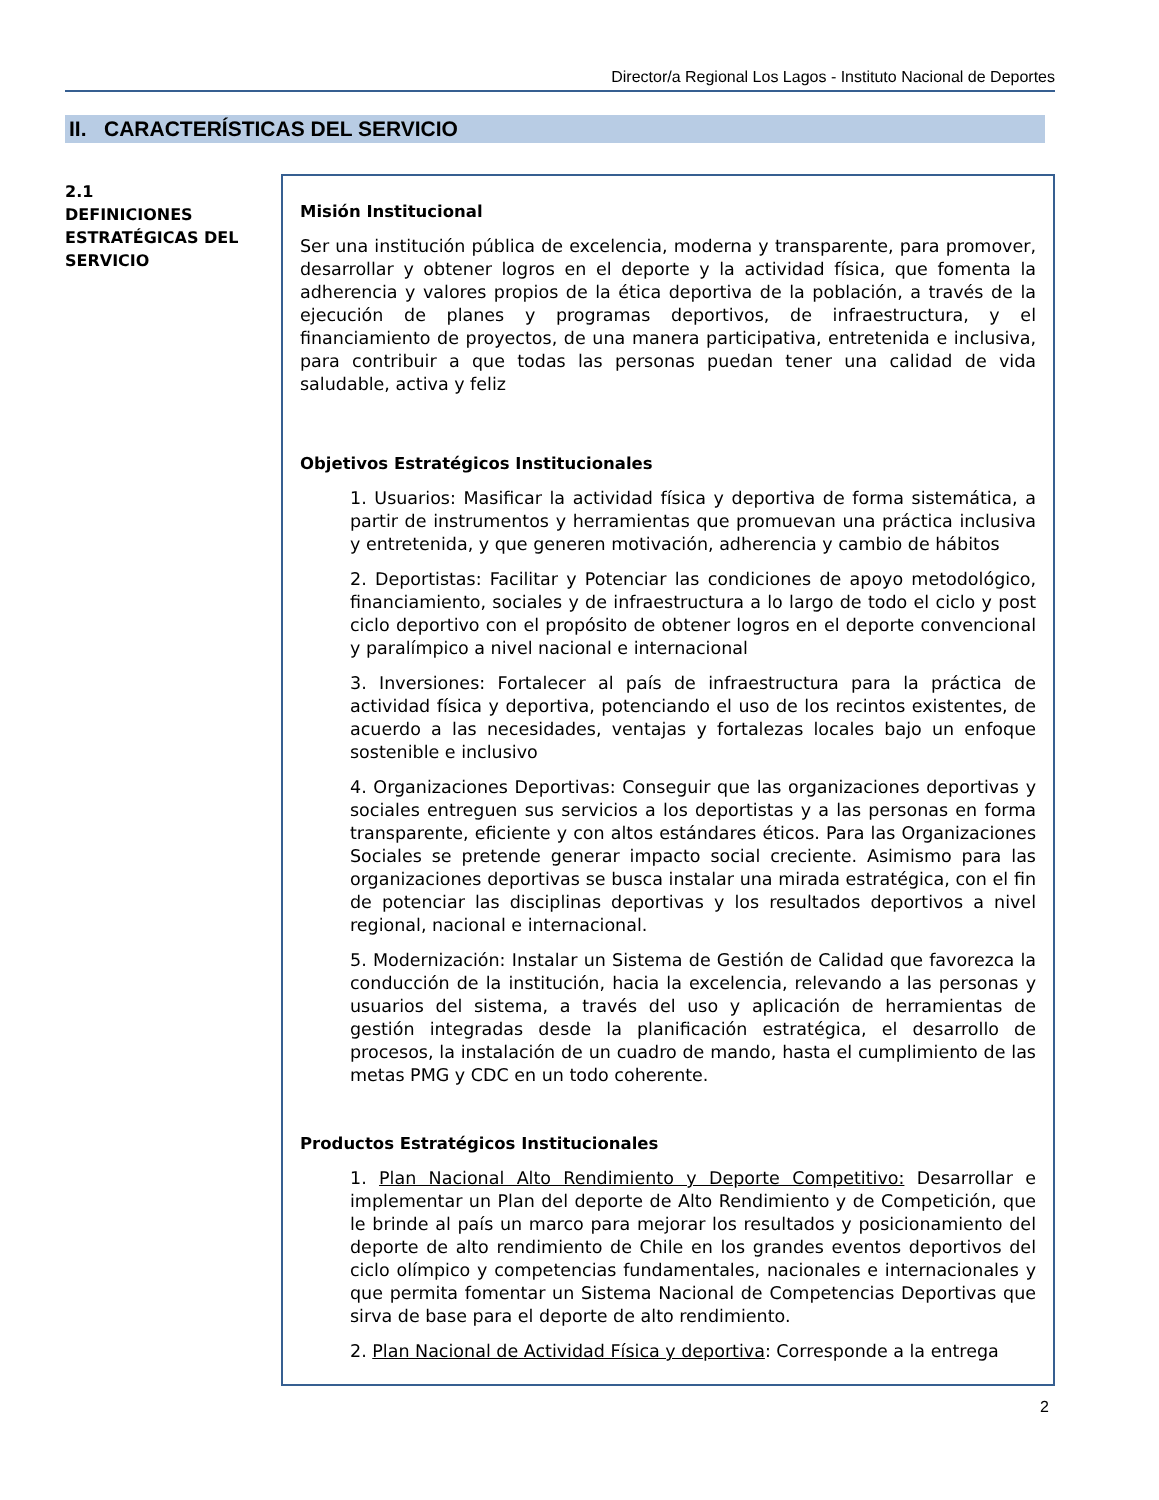Director/a Regional Los Lagos - Instituto Nacional de Deportes
II. CARACTERÍSTICAS DEL SERVICIO
2.1
DEFINICIONES ESTRATÉGICAS DEL SERVICIO
Misión Institucional
Ser una institución pública de excelencia, moderna y transparente, para promover, desarrollar y obtener logros en el deporte y la actividad física, que fomenta la adherencia y valores propios de la ética deportiva de la población, a través de la ejecución de planes y programas deportivos, de infraestructura, y el financiamiento de proyectos, de una manera participativa, entretenida e inclusiva, para contribuir a que todas las personas puedan tener una calidad de vida saludable, activa y feliz
Objetivos Estratégicos Institucionales
1. Usuarios: Masificar la actividad física y deportiva de forma sistemática, a partir de instrumentos y herramientas que promuevan una práctica inclusiva y entretenida, y que generen motivación, adherencia y cambio de hábitos
2. Deportistas: Facilitar y Potenciar las condiciones de apoyo metodológico, financiamiento, sociales y de infraestructura a lo largo de todo el ciclo y post ciclo deportivo con el propósito de obtener logros en el deporte convencional y paralímpico a nivel nacional e internacional
3. Inversiones: Fortalecer al país de infraestructura para la práctica de actividad física y deportiva, potenciando el uso de los recintos existentes, de acuerdo a las necesidades, ventajas y fortalezas locales bajo un enfoque sostenible e inclusivo
4. Organizaciones Deportivas: Conseguir que las organizaciones deportivas y sociales entreguen sus servicios a los deportistas y a las personas en forma transparente, eficiente y con altos estándares éticos. Para las Organizaciones Sociales se pretende generar impacto social creciente. Asimismo para las organizaciones deportivas se busca instalar una mirada estratégica, con el fin de potenciar las disciplinas deportivas y los resultados deportivos a nivel regional, nacional e internacional.
5. Modernización: Instalar un Sistema de Gestión de Calidad que favorezca la conducción de la institución, hacia la excelencia, relevando a las personas y usuarios del sistema, a través del uso y aplicación de herramientas de gestión integradas desde la planificación estratégica, el desarrollo de procesos, la instalación de un cuadro de mando, hasta el cumplimiento de las metas PMG y CDC en un todo coherente.
Productos Estratégicos Institucionales
1. Plan Nacional Alto Rendimiento y Deporte Competitivo: Desarrollar e implementar un Plan del deporte de Alto Rendimiento y de Competición, que le brinde al país un marco para mejorar los resultados y posicionamiento del deporte de alto rendimiento de Chile en los grandes eventos deportivos del ciclo olímpico y competencias fundamentales, nacionales e internacionales y que permita fomentar un Sistema Nacional de Competencias Deportivas que sirva de base para el deporte de alto rendimiento.
2. Plan Nacional de Actividad Física y deportiva: Corresponde a la entrega
2